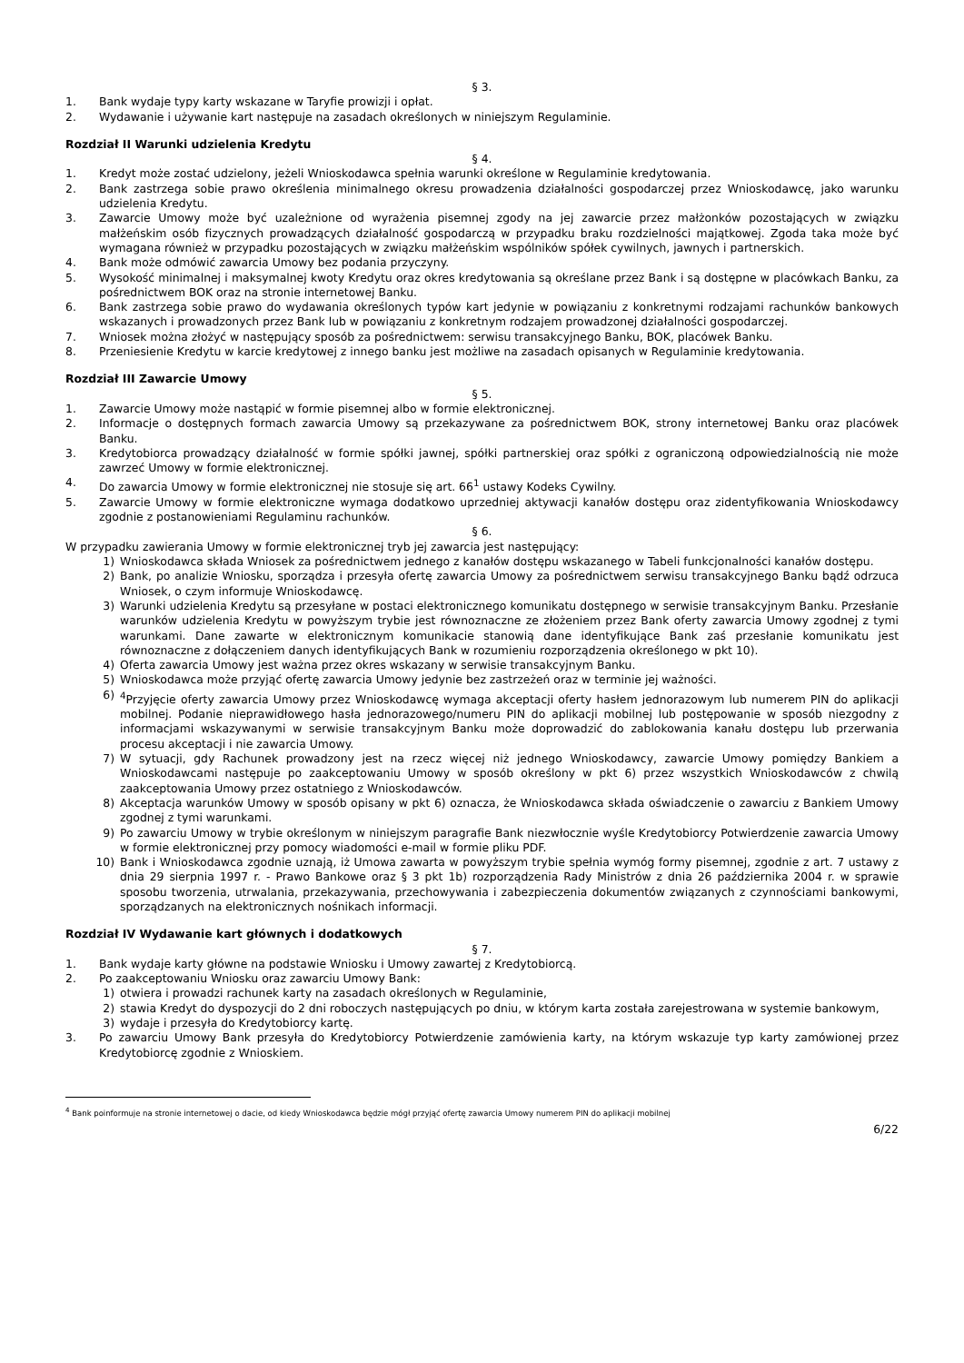§ 3.
1. Bank wydaje typy karty wskazane w Taryfie prowizji i opłat.
2. Wydawanie i używanie kart następuje na zasadach określonych w niniejszym Regulaminie.
Rozdział II Warunki udzielenia Kredytu
§ 4.
1. Kredyt może zostać udzielony, jeżeli Wnioskodawca spełnia warunki określone w Regulaminie kredytowania.
2. Bank zastrzega sobie prawo określenia minimalnego okresu prowadzenia działalności gospodarczej przez Wnioskodawcę, jako warunku udzielenia Kredytu.
3. Zawarcie Umowy może być uzależnione od wyrażenia pisemnej zgody na jej zawarcie przez małżonków pozostających w związku małżeńskim osób fizycznych prowadzących działalność gospodarczą w przypadku braku rozdzielności majątkowej. Zgoda taka może być wymagana również w przypadku pozostających w związku małżeńskim wspólników spółek cywilnych, jawnych i partnerskich.
4. Bank może odmówić zawarcia Umowy bez podania przyczyny.
5. Wysokość minimalnej i maksymalnej kwoty Kredytu oraz okres kredytowania są określane przez Bank i są dostępne w placówkach Banku, za pośrednictwem BOK oraz na stronie internetowej Banku.
6. Bank zastrzega sobie prawo do wydawania określonych typów kart jedynie w powiązaniu z konkretnymi rodzajami rachunków bankowych wskazanych i prowadzonych przez Bank lub w powiązaniu z konkretnym rodzajem prowadzonej działalności gospodarczej.
7. Wniosek można złożyć w następujący sposób za pośrednictwem: serwisu transakcyjnego Banku, BOK, placówek Banku.
8. Przeniesienie Kredytu w karcie kredytowej z innego banku jest możliwe na zasadach opisanych w Regulaminie kredytowania.
Rozdział III Zawarcie Umowy
§ 5.
1. Zawarcie Umowy może nastąpić w formie pisemnej albo w formie elektronicznej.
2. Informacje o dostępnych formach zawarcia Umowy są przekazywane za pośrednictwem BOK, strony internetowej Banku oraz placówek Banku.
3. Kredytobiorca prowadzący działalność w formie spółki jawnej, spółki partnerskiej oraz spółki z ograniczoną odpowiedzialnością nie może zawrzeć Umowy w formie elektronicznej.
4. Do zawarcia Umowy w formie elektronicznej nie stosuje się art. 66<sup>1</sup> ustawy Kodeks Cywilny.
5. Zawarcie Umowy w formie elektroniczne wymaga dodatkowo uprzedniej aktywacji kanałów dostępu oraz zidentyfikowania Wnioskodawcy zgodnie z postanowieniami Regulaminu rachunków.
§ 6.
W przypadku zawierania Umowy w formie elektronicznej tryb jej zawarcia jest następujący:
1) Wnioskodawca składa Wniosek za pośrednictwem jednego z kanałów dostępu wskazanego w Tabeli funkcjonalności kanałów dostępu.
2) Bank, po analizie Wniosku, sporządza i przesyła ofertę zawarcia Umowy za pośrednictwem serwisu transakcyjnego Banku bądź odrzuca Wniosek, o czym informuje Wnioskodawcę.
3) Warunki udzielenia Kredytu są przesyłane w postaci elektronicznego komunikatu dostępnego w serwisie transakcyjnym Banku. Przesłanie warunków udzielenia Kredytu w powyższym trybie jest równoznaczne ze złożeniem przez Bank oferty zawarcia Umowy zgodnej z tymi warunkami. Dane zawarte w elektronicznym komunikacie stanowią dane identyfikujące Bank zaś przesłanie komunikatu jest równoznaczne z dołączeniem danych identyfikujących Bank w rozumieniu rozporządzenia określonego w pkt 10).
4) Oferta zawarcia Umowy jest ważna przez okres wskazany w serwisie transakcyjnym Banku.
5) Wnioskodawca może przyjąć ofertę zawarcia Umowy jedynie bez zastrzeżeń oraz w terminie jej ważności.
6) <sup>4</sup>Przyjęcie oferty zawarcia Umowy przez Wnioskodawcę wymaga akceptacji oferty hasłem jednorazowym lub numerem PIN do aplikacji mobilnej. Podanie nieprawidłowego hasła jednorazowego/numeru PIN do aplikacji mobilnej lub postępowanie w sposób niezgodny z informacjami wskazywanymi w serwisie transakcyjnym Banku może doprowadzić do zablokowania kanału dostępu lub przerwania procesu akceptacji i nie zawarcia Umowy.
7) W sytuacji, gdy Rachunek prowadzony jest na rzecz więcej niż jednego Wnioskodawcy, zawarcie Umowy pomiędzy Bankiem a Wnioskodawcami następuje po zaakceptowaniu Umowy w sposób określony w pkt 6) przez wszystkich Wnioskodawców z chwilą zaakceptowania Umowy przez ostatniego z Wnioskodawców.
8) Akceptacja warunków Umowy w sposób opisany w pkt 6) oznacza, że Wnioskodawca składa oświadczenie o zawarciu z Bankiem Umowy zgodnej z tymi warunkami.
9) Po zawarciu Umowy w trybie określonym w niniejszym paragrafie Bank niezwłocznie wyśle Kredytobiorcy Potwierdzenie zawarcia Umowy w formie elektronicznej przy pomocy wiadomości e-mail w formie pliku PDF.
10) Bank i Wnioskodawca zgodnie uznają, iż Umowa zawarta w powyższym trybie spełnia wymóg formy pisemnej, zgodnie z art. 7 ustawy z dnia 29 sierpnia 1997 r. - Prawo Bankowe oraz § 3 pkt 1b) rozporządzenia Rady Ministrów z dnia 26 października 2004 r. w sprawie sposobu tworzenia, utrwalania, przekazywania, przechowywania i zabezpieczenia dokumentów związanych z czynnościami bankowymi, sporządzanych na elektronicznych nośnikach informacji.
Rozdział IV Wydawanie kart głównych i dodatkowych
§ 7.
1. Bank wydaje karty główne na podstawie Wniosku i Umowy zawartej z Kredytobiorcą.
2. Po zaakceptowaniu Wniosku oraz zawarciu Umowy Bank:
1) otwiera i prowadzi rachunek karty na zasadach określonych w Regulaminie,
2) stawia Kredyt do dyspozycji do 2 dni roboczych następujących po dniu, w którym karta została zarejestrowana w systemie bankowym,
3) wydaje i przesyła do Kredytobiorcy kartę.
3. Po zawarciu Umowy Bank przesyła do Kredytobiorcy Potwierdzenie zamówienia karty, na którym wskazuje typ karty zamówionej przez Kredytobiorcę zgodnie z Wnioskiem.
<sup>4</sup> Bank poinformuje na stronie internetowej o dacie, od kiedy Wnioskodawca będzie mógł przyjąć ofertę zawarcia Umowy numerem PIN do aplikacji mobilnej
6/22